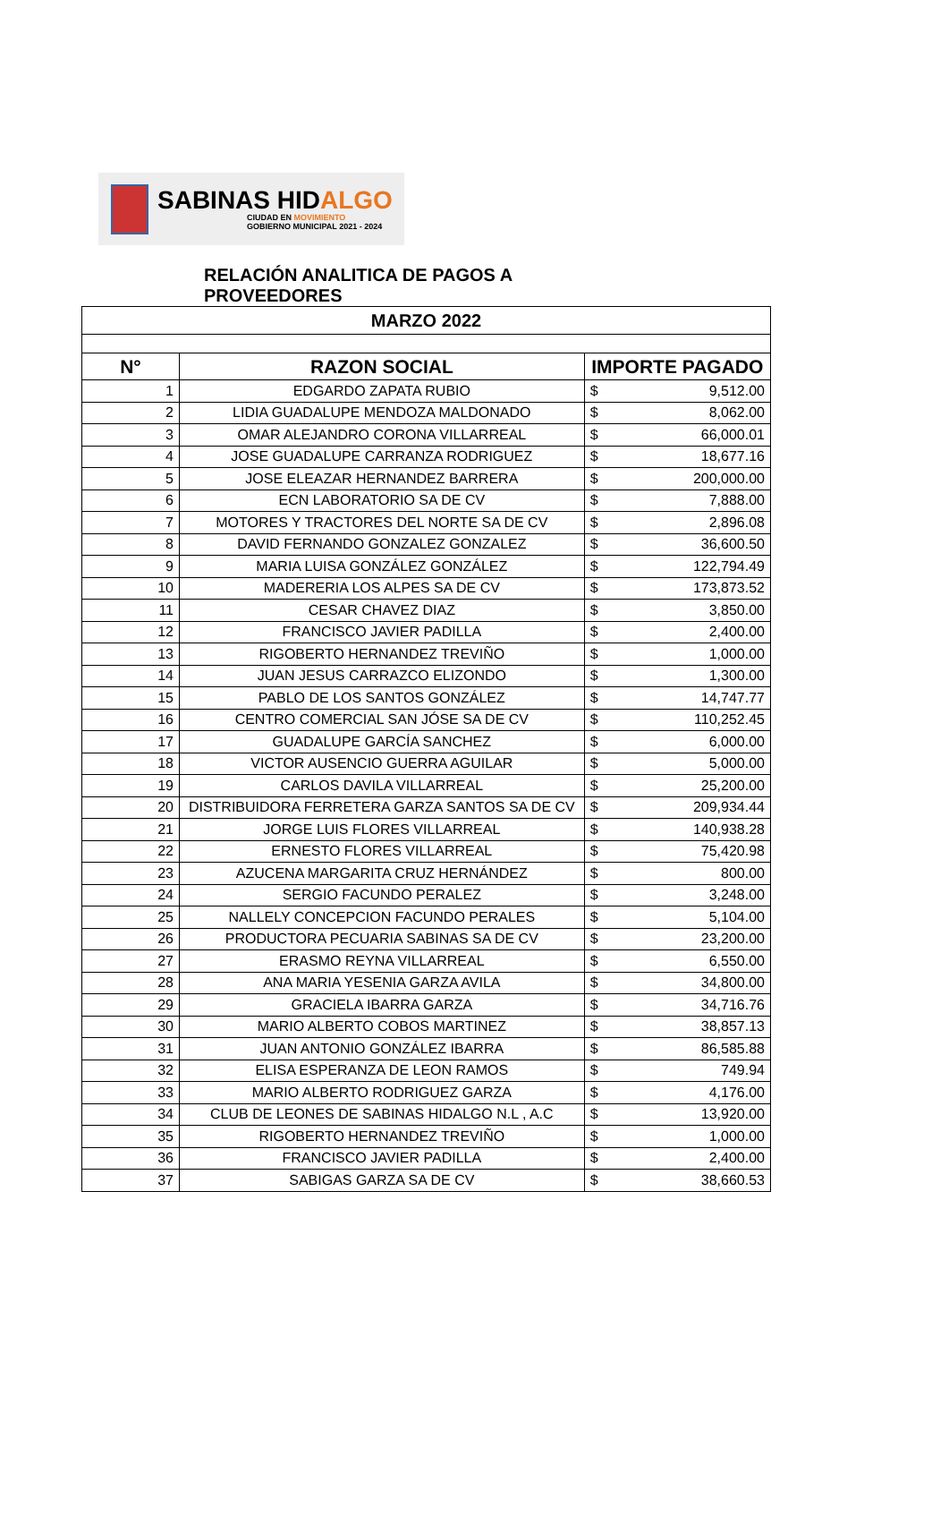SABINAS HIDALGO
CIUDAD EN MOVIMIENTO
GOBIERNO MUNICIPAL 2021 - 2024
RELACIÓN ANALITICA DE PAGOS A PROVEEDORES
| MARZO 2022 | | | |
| N° | RAZON SOCIAL | IMPORTE PAGADO | |
| 1 | EDGARDO ZAPATA RUBIO | $ | 9,512.00 |
| 2 | LIDIA GUADALUPE MENDOZA MALDONADO | $ | 8,062.00 |
| 3 | OMAR ALEJANDRO CORONA VILLARREAL | $ | 66,000.01 |
| 4 | JOSE GUADALUPE CARRANZA RODRIGUEZ | $ | 18,677.16 |
| 5 | JOSE ELEAZAR HERNANDEZ BARRERA | $ | 200,000.00 |
| 6 | ECN LABORATORIO SA DE CV | $ | 7,888.00 |
| 7 | MOTORES Y TRACTORES DEL NORTE SA DE CV | $ | 2,896.08 |
| 8 | DAVID FERNANDO GONZALEZ GONZALEZ | $ | 36,600.50 |
| 9 | MARIA LUISA GONZÁLEZ GONZÁLEZ | $ | 122,794.49 |
| 10 | MADERERIA LOS ALPES SA DE CV | $ | 173,873.52 |
| 11 | CESAR CHAVEZ DIAZ | $ | 3,850.00 |
| 12 | FRANCISCO JAVIER PADILLA | $ | 2,400.00 |
| 13 | RIGOBERTO HERNANDEZ TREVIÑO | $ | 1,000.00 |
| 14 | JUAN JESUS CARRAZCO ELIZONDO | $ | 1,300.00 |
| 15 | PABLO DE LOS SANTOS GONZÁLEZ | $ | 14,747.77 |
| 16 | CENTRO COMERCIAL SAN JÓSE SA DE CV | $ | 110,252.45 |
| 17 | GUADALUPE GARCÍA SANCHEZ | $ | 6,000.00 |
| 18 | VICTOR AUSENCIO GUERRA AGUILAR | $ | 5,000.00 |
| 19 | CARLOS DAVILA VILLARREAL | $ | 25,200.00 |
| 20 | DISTRIBUIDORA FERRETERA GARZA SANTOS SA DE CV | $ | 209,934.44 |
| 21 | JORGE LUIS FLORES VILLARREAL | $ | 140,938.28 |
| 22 | ERNESTO FLORES VILLARREAL | $ | 75,420.98 |
| 23 | AZUCENA MARGARITA CRUZ HERNÁNDEZ | $ | 800.00 |
| 24 | SERGIO FACUNDO PERALEZ | $ | 3,248.00 |
| 25 | NALLELY CONCEPCION FACUNDO PERALES | $ | 5,104.00 |
| 26 | PRODUCTORA PECUARIA SABINAS SA DE CV | $ | 23,200.00 |
| 27 | ERASMO REYNA VILLARREAL | $ | 6,550.00 |
| 28 | ANA MARIA YESENIA GARZA AVILA | $ | 34,800.00 |
| 29 | GRACIELA IBARRA GARZA | $ | 34,716.76 |
| 30 | MARIO ALBERTO COBOS MARTINEZ | $ | 38,857.13 |
| 31 | JUAN ANTONIO GONZÁLEZ IBARRA | $ | 86,585.88 |
| 32 | ELISA ESPERANZA DE LEON RAMOS | $ | 749.94 |
| 33 | MARIO ALBERTO RODRIGUEZ GARZA | $ | 4,176.00 |
| 34 | CLUB DE LEONES DE SABINAS HIDALGO N.L , A.C | $ | 13,920.00 |
| 35 | RIGOBERTO HERNANDEZ TREVIÑO | $ | 1,000.00 |
| 36 | FRANCISCO JAVIER PADILLA | $ | 2,400.00 |
| 37 | SABIGAS GARZA SA DE CV | $ | 38,660.53 |